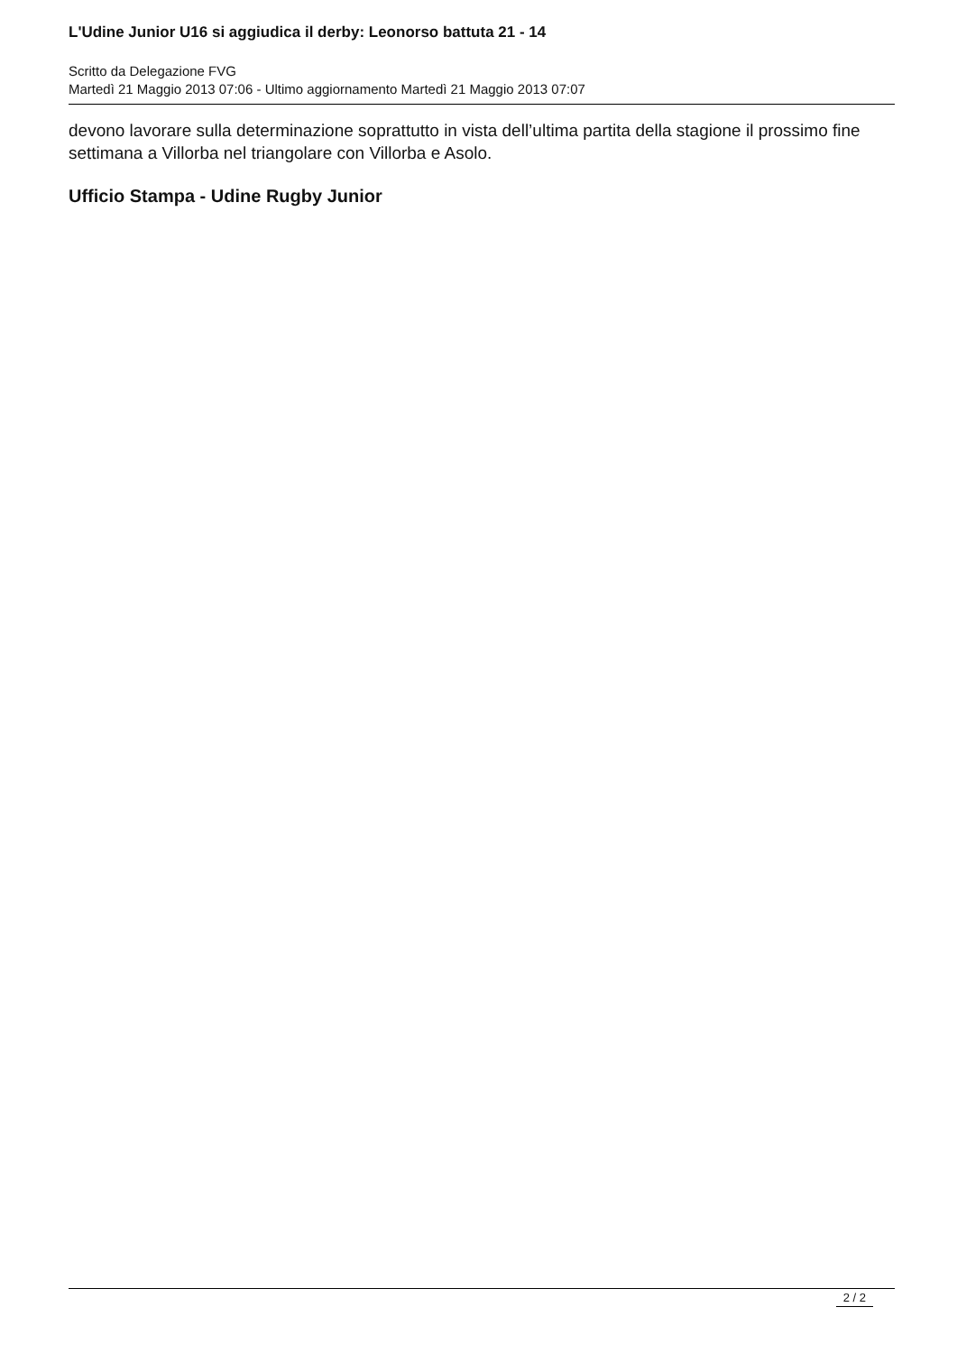L'Udine Junior U16 si aggiudica il derby: Leonorso battuta 21 - 14
Scritto da Delegazione FVG
Martedì 21 Maggio 2013 07:06 - Ultimo aggiornamento Martedì 21 Maggio 2013 07:07
devono lavorare sulla determinazione soprattutto in vista dell’ultima partita della stagione il prossimo fine settimana a Villorba nel triangolare con Villorba e Asolo.
Ufficio Stampa - Udine Rugby Junior
2 / 2